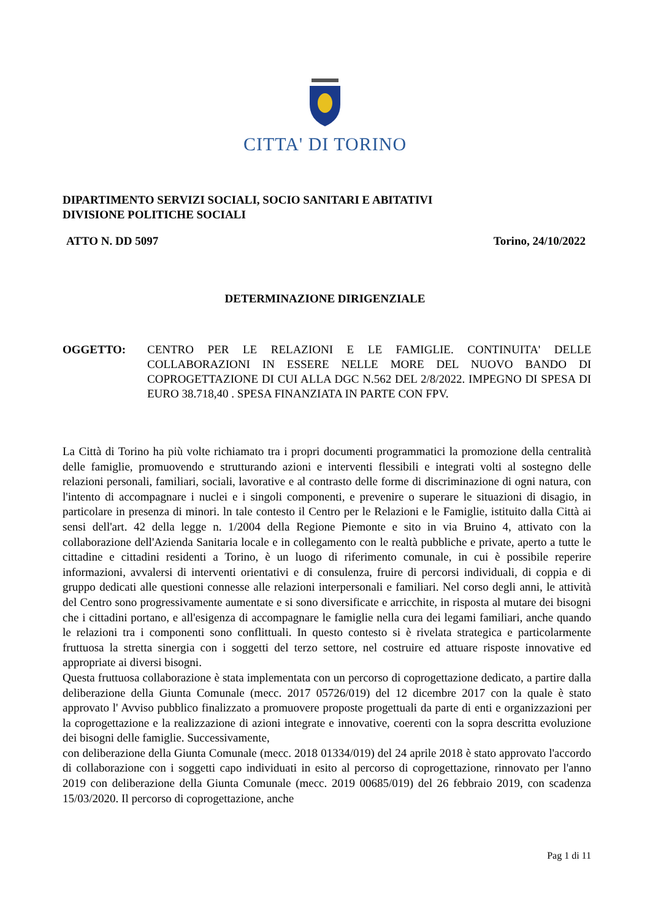CITTA' DI TORINO
DIPARTIMENTO SERVIZI SOCIALI, SOCIO SANITARI E ABITATIVI
DIVISIONE POLITICHE SOCIALI
ATTO N. DD 5097 Torino, 24/10/2022
DETERMINAZIONE DIRIGENZIALE
OGGETTO: CENTRO PER LE RELAZIONI E LE FAMIGLIE. CONTINUITA' DELLE COLLABORAZIONI IN ESSERE NELLE MORE DEL NUOVO BANDO DI COPROGETTAZIONE DI CUI ALLA DGC N.562 DEL 2/8/2022. IMPEGNO DI SPESA DI EURO 38.718,40 . SPESA FINANZIATA IN PARTE CON FPV.
La Città di Torino ha più volte richiamato tra i propri documenti programmatici la promozione della centralità delle famiglie, promuovendo e strutturando azioni e interventi flessibili e integrati volti al sostegno delle relazioni personali, familiari, sociali, lavorative e al contrasto delle forme di discriminazione di ogni natura, con l'intento di accompagnare i nuclei e i singoli componenti, e prevenire o superare le situazioni di disagio, in particolare in presenza di minori. ln tale contesto il Centro per le Relazioni e le Famiglie, istituito dalla Città ai sensi dell'art. 42 della legge n. 1/2004 della Regione Piemonte e sito in via Bruino 4, attivato con la collaborazione dell'Azienda Sanitaria locale e in collegamento con le realtà pubbliche e private, aperto a tutte le cittadine e cittadini residenti a Torino, è un luogo di riferimento comunale, in cui è possibile reperire informazioni, avvalersi di interventi orientativi e di consulenza, fruire di percorsi individuali, di coppia e di gruppo dedicati alle questioni connesse alle relazioni interpersonali e familiari. Nel corso degli anni, le attività del Centro sono progressivamente aumentate e si sono diversificate e arricchite, in risposta al mutare dei bisogni che i cittadini portano, e all'esigenza di accompagnare le famiglie nella cura dei legami familiari, anche quando le relazioni tra i componenti sono conflittuali. In questo contesto si è rivelata strategica e particolarmente fruttuosa la stretta sinergia con i soggetti del terzo settore, nel costruire ed attuare risposte innovative ed appropriate ai diversi bisogni.
Questa fruttuosa collaborazione è stata implementata con un percorso di coprogettazione dedicato, a partire dalla deliberazione della Giunta Comunale (mecc. 2017 05726/019) del 12 dicembre 2017 con la quale è stato approvato l' Avviso pubblico finalizzato a promuovere proposte progettuali da parte di enti e organizzazioni per la coprogettazione e la realizzazione di azioni integrate e innovative, coerenti con la sopra descritta evoluzione dei bisogni delle famiglie. Successivamente,
con deliberazione della Giunta Comunale (mecc. 2018 01334/019) del 24 aprile 2018 è stato approvato l'accordo di collaborazione con i soggetti capo individuati in esito al percorso di coprogettazione, rinnovato per l'anno 2019 con deliberazione della Giunta Comunale (mecc. 2019 00685/019) del 26 febbraio 2019, con scadenza 15/03/2020. Il percorso di coprogettazione, anche
Pag 1 di 11